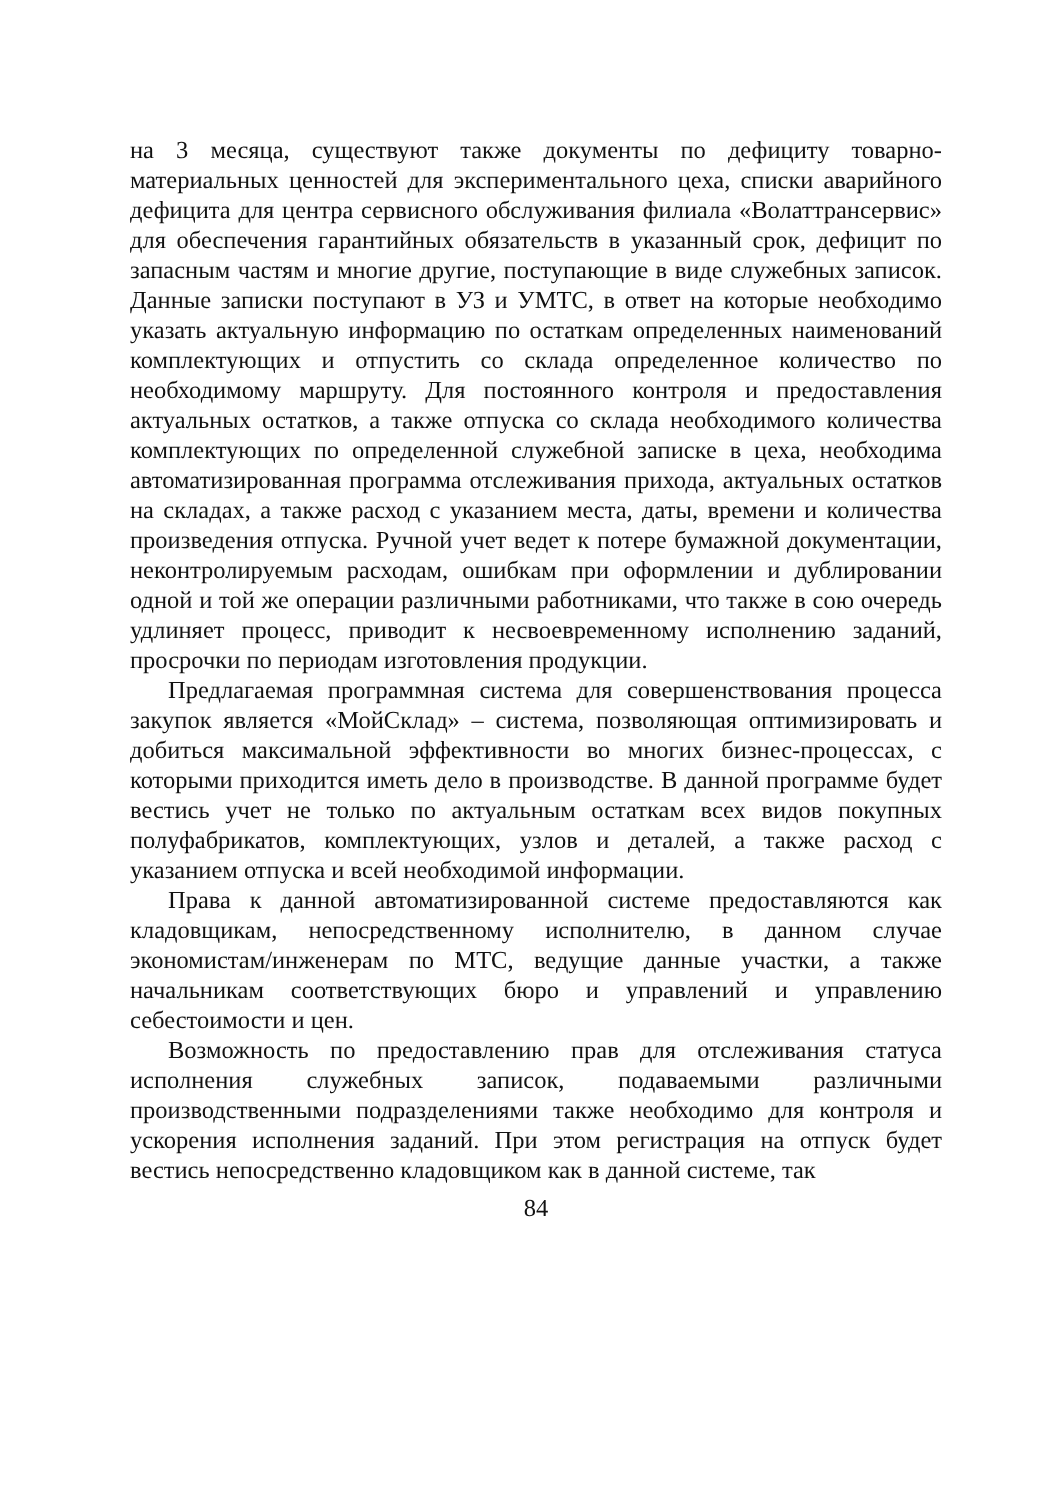на 3 месяца, существуют также документы по дефициту товарно-материальных ценностей для экспериментального цеха, списки аварийного дефицита для центра сервисного обслуживания филиала «Волаттрансервис» для обеспечения гарантийных обязательств в указанный срок, дефицит по запасным частям и многие другие, поступающие в виде служебных записок. Данные записки поступают в УЗ и УМТС, в ответ на которые необходимо указать актуальную информацию по остаткам определенных наименований комплектующих и отпустить со склада определенное количество по необходимому маршруту. Для постоянного контроля и предоставления актуальных остатков, а также отпуска со склада необходимого количества комплектующих по определенной служебной записке в цеха, необходима автоматизированная программа отслеживания прихода, актуальных остатков на складах, а также расход с указанием места, даты, времени и количества произведения отпуска. Ручной учет ведет к потере бумажной документации, неконтролируемым расходам, ошибкам при оформлении и дублировании одной и той же операции различными работниками, что также в сою очередь удлиняет процесс, приводит к несвоевременному исполнению заданий, просрочки по периодам изготовления продукции.
Предлагаемая программная система для совершенствования процесса закупок является «МойСклад» – система, позволяющая оптимизировать и добиться максимальной эффективности во многих бизнес-процессах, с которыми приходится иметь дело в производстве. В данной программе будет вестись учет не только по актуальным остаткам всех видов покупных полуфабрикатов, комплектующих, узлов и деталей, а также расход с указанием отпуска и всей необходимой информации.
Права к данной автоматизированной системе предоставляются как кладовщикам, непосредственному исполнителю, в данном случае экономистам/инженерам по МТС, ведущие данные участки, а также начальникам соответствующих бюро и управлений и управлению себестоимости и цен.
Возможность по предоставлению прав для отслеживания статуса исполнения служебных записок, подаваемыми различными производственными подразделениями также необходимо для контроля и ускорения исполнения заданий. При этом регистрация на отпуск будет вестись непосредственно кладовщиком как в данной системе, так
84